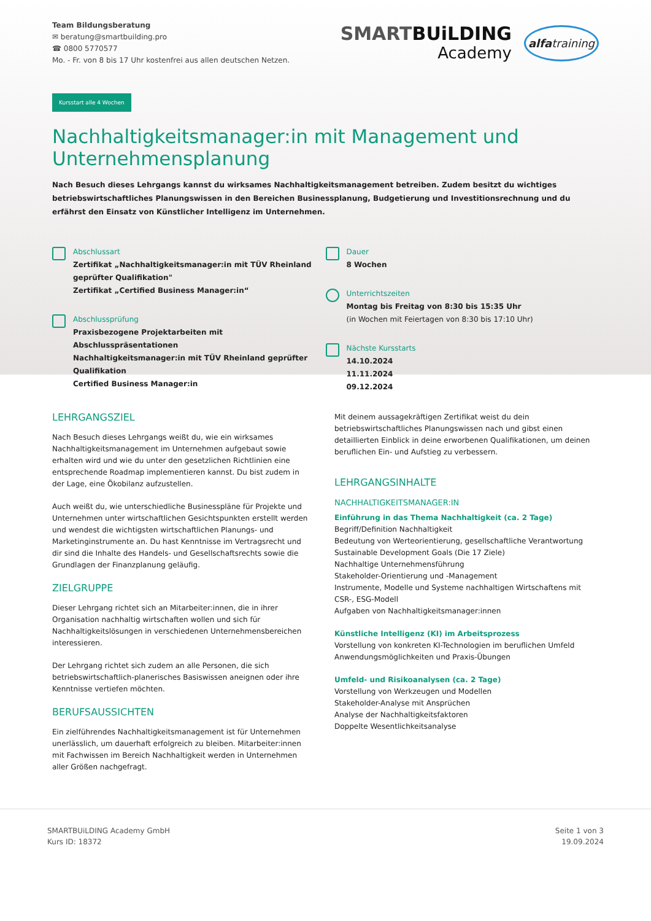Team Bildungsberatung
✉ beratung@smartbuilding.pro
☎ 0800 5770577
Mo. - Fr. von 8 bis 17 Uhr kostenfrei aus allen deutschen Netzen.
SMARTBUiLDING
Academy
alfatraining
Kursstart alle 4 Wochen
Nachhaltigkeitsmanager:in mit Management und Unternehmensplanung
Nach Besuch dieses Lehrgangs kannst du wirksames Nachhaltigkeitsmanagement betreiben. Zudem besitzt du wichtiges betriebswirtschaftliches Planungswissen in den Bereichen Businessplanung, Budgetierung und Investitionsrechnung und du erfährst den Einsatz von Künstlicher Intelligenz im Unternehmen.
Abschlussart
Zertifikat „Nachhaltigkeitsmanager:in mit TÜV Rheinland geprüfter Qualifikation"
Zertifikat „Certified Business Manager:in“
Abschlussprüfung
Praxisbezogene Projektarbeiten mit Abschlusspräsentationen
Nachhaltigkeitsmanager:in mit TÜV Rheinland geprüfter Qualifikation
Certified Business Manager:in
Dauer
8 Wochen
Unterrichtszeiten
Montag bis Freitag von 8:30 bis 15:35 Uhr
(in Wochen mit Feiertagen von 8:30 bis 17:10 Uhr)
Nächste Kursstarts
14.10.2024
11.11.2024
09.12.2024
LEHRGANGSZIEL
Nach Besuch dieses Lehrgangs weißt du, wie ein wirksames Nachhaltigkeitsmanagement im Unternehmen aufgebaut sowie erhalten wird und wie du unter den gesetzlichen Richtlinien eine entsprechende Roadmap implementieren kannst. Du bist zudem in der Lage, eine Ökobilanz aufzustellen.
Auch weißt du, wie unterschiedliche Businesspläne für Projekte und Unternehmen unter wirtschaftlichen Gesichtspunkten erstellt werden und wendest die wichtigsten wirtschaftlichen Planungs- und Marketinginstrumente an. Du hast Kenntnisse im Vertragsrecht und dir sind die Inhalte des Handels- und Gesellschaftsrechts sowie die Grundlagen der Finanzplanung geläufig.
ZIELGRUPPE
Dieser Lehrgang richtet sich an Mitarbeiter:innen, die in ihrer Organisation nachhaltig wirtschaften wollen und sich für Nachhaltigkeitslösungen in verschiedenen Unternehmensbereichen interessieren.
Der Lehrgang richtet sich zudem an alle Personen, die sich betriebswirtschaftlich-planerisches Basiswissen aneignen oder ihre Kenntnisse vertiefen möchten.
BERUFSAUSSICHTEN
Ein zielführendes Nachhaltigkeitsmanagement ist für Unternehmen unerlässlich, um dauerhaft erfolgreich zu bleiben. Mitarbeiter:innen mit Fachwissen im Bereich Nachhaltigkeit werden in Unternehmen aller Größen nachgefragt.
Mit deinem aussagekräftigen Zertifikat weist du dein betriebswirtschaftliches Planungswissen nach und gibst einen detaillierten Einblick in deine erworbenen Qualifikationen, um deinen beruflichen Ein- und Aufstieg zu verbessern.
LEHRGANGSINHALTE
NACHHALTIGKEITSMANAGER:IN
Einführung in das Thema Nachhaltigkeit (ca. 2 Tage)
Begriff/Definition Nachhaltigkeit
Bedeutung von Werteorientierung, gesellschaftliche Verantwortung
Sustainable Development Goals (Die 17 Ziele)
Nachhaltige Unternehmensführung
Stakeholder-Orientierung und -Management
Instrumente, Modelle und Systeme nachhaltigen Wirtschaftens mit CSR-, ESG-Modell
Aufgaben von Nachhaltigkeitsmanager:innen
Künstliche Intelligenz (KI) im Arbeitsprozess
Vorstellung von konkreten KI-Technologien im beruflichen Umfeld
Anwendungsmöglichkeiten und Praxis-Übungen
Umfeld- und Risikoanalysen (ca. 2 Tage)
Vorstellung von Werkzeugen und Modellen
Stakeholder-Analyse mit Ansprüchen
Analyse der Nachhaltigkeitsfaktoren
Doppelte Wesentlichkeitsanalyse
SMARTBUiLDING Academy GmbH
Kurs ID: 18372
Seite 1 von 3
19.09.2024